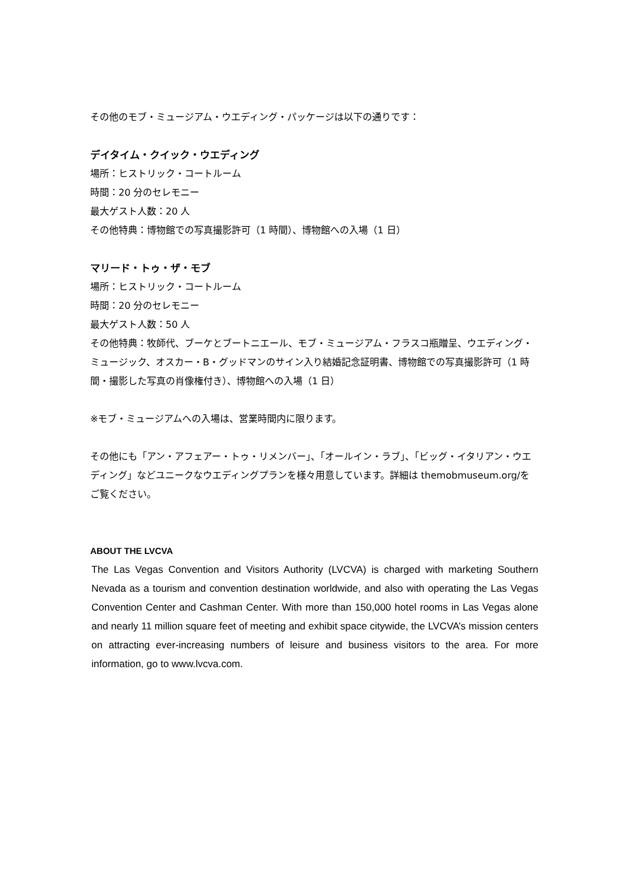その他のモブ・ミュージアム・ウエディング・パッケージは以下の通りです：
デイタイム・クイック・ウエディング
場所：ヒストリック・コートルーム
時間：20 分のセレモニー
最大ゲスト人数：20 人
その他特典：博物館での写真撮影許可（1 時間）、博物館への入場（1 日）
マリード・トゥ・ザ・モブ
場所：ヒストリック・コートルーム
時間：20 分のセレモニー
最大ゲスト人数：50 人
その他特典：牧師代、ブーケとブートニエール、モブ・ミュージアム・フラスコ瓶贈呈、ウエディング・ミュージック、オスカー・B・グッドマンのサイン入り結婚記念証明書、博物館での写真撮影許可（1 時間・撮影した写真の肖像権付き）、博物館への入場（1 日）
※モブ・ミュージアムへの入場は、営業時間内に限ります。
その他にも「アン・アフェアー・トゥ・リメンバー」、「オールイン・ラブ」、「ビッグ・イタリアン・ウエディング」などユニークなウエディングプランを様々用意しています。詳細は themobmuseum.org/をご覧ください。
ABOUT THE LVCVA
The Las Vegas Convention and Visitors Authority (LVCVA) is charged with marketing Southern Nevada as a tourism and convention destination worldwide, and also with operating the Las Vegas Convention Center and Cashman Center. With more than 150,000 hotel rooms in Las Vegas alone and nearly 11 million square feet of meeting and exhibit space citywide, the LVCVA’s mission centers on attracting ever-increasing numbers of leisure and business visitors to the area. For more information, go to www.lvcva.com.